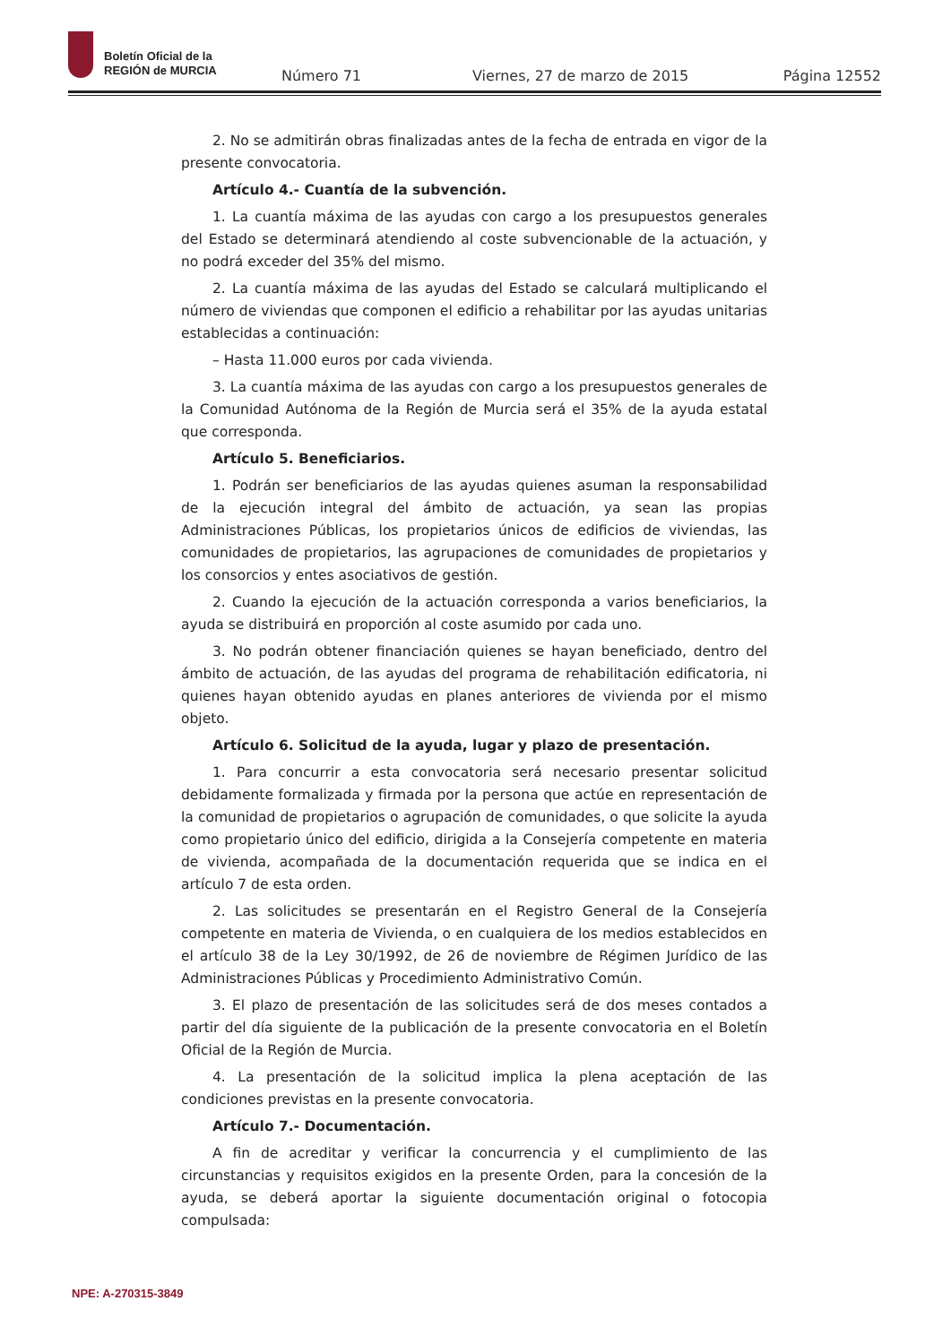Boletín Oficial de la
REGIÓN de MURCIA
Número 71 Viernes, 27 de marzo de 2015 Página 12552
2. No se admitirán obras finalizadas antes de la fecha de entrada en vigor de la presente convocatoria.
Artículo 4.- Cuantía de la subvención.
1. La cuantía máxima de las ayudas con cargo a los presupuestos generales del Estado se determinará atendiendo al coste subvencionable de la actuación, y no podrá exceder del 35% del mismo.
2. La cuantía máxima de las ayudas del Estado se calculará multiplicando el número de viviendas que componen el edificio a rehabilitar por las ayudas unitarias establecidas a continuación:
– Hasta 11.000 euros por cada vivienda.
3. La cuantía máxima de las ayudas con cargo a los presupuestos generales de la Comunidad Autónoma de la Región de Murcia será el 35% de la ayuda estatal que corresponda.
Artículo 5. Beneficiarios.
1. Podrán ser beneficiarios de las ayudas quienes asuman la responsabilidad de la ejecución integral del ámbito de actuación, ya sean las propias Administraciones Públicas, los propietarios únicos de edificios de viviendas, las comunidades de propietarios, las agrupaciones de comunidades de propietarios y los consorcios y entes asociativos de gestión.
2. Cuando la ejecución de la actuación corresponda a varios beneficiarios, la ayuda se distribuirá en proporción al coste asumido por cada uno.
3. No podrán obtener financiación quienes se hayan beneficiado, dentro del ámbito de actuación, de las ayudas del programa de rehabilitación edificatoria, ni quienes hayan obtenido ayudas en planes anteriores de vivienda por el mismo objeto.
Artículo 6. Solicitud de la ayuda, lugar y plazo de presentación.
1. Para concurrir a esta convocatoria será necesario presentar solicitud debidamente formalizada y firmada por la persona que actúe en representación de la comunidad de propietarios o agrupación de comunidades, o que solicite la ayuda como propietario único del edificio, dirigida a la Consejería competente en materia de vivienda, acompañada de la documentación requerida que se indica en el artículo 7 de esta orden.
2. Las solicitudes se presentarán en el Registro General de la Consejería competente en materia de Vivienda, o en cualquiera de los medios establecidos en el artículo 38 de la Ley 30/1992, de 26 de noviembre de Régimen Jurídico de las Administraciones Públicas y Procedimiento Administrativo Común.
3. El plazo de presentación de las solicitudes será de dos meses contados a partir del día siguiente de la publicación de la presente convocatoria en el Boletín Oficial de la Región de Murcia.
4. La presentación de la solicitud implica la plena aceptación de las condiciones previstas en la presente convocatoria.
Artículo 7.- Documentación.
A fin de acreditar y verificar la concurrencia y el cumplimiento de las circunstancias y requisitos exigidos en la presente Orden, para la concesión de la ayuda, se deberá aportar la siguiente documentación original o fotocopia compulsada:
NPE: A-270315-3849